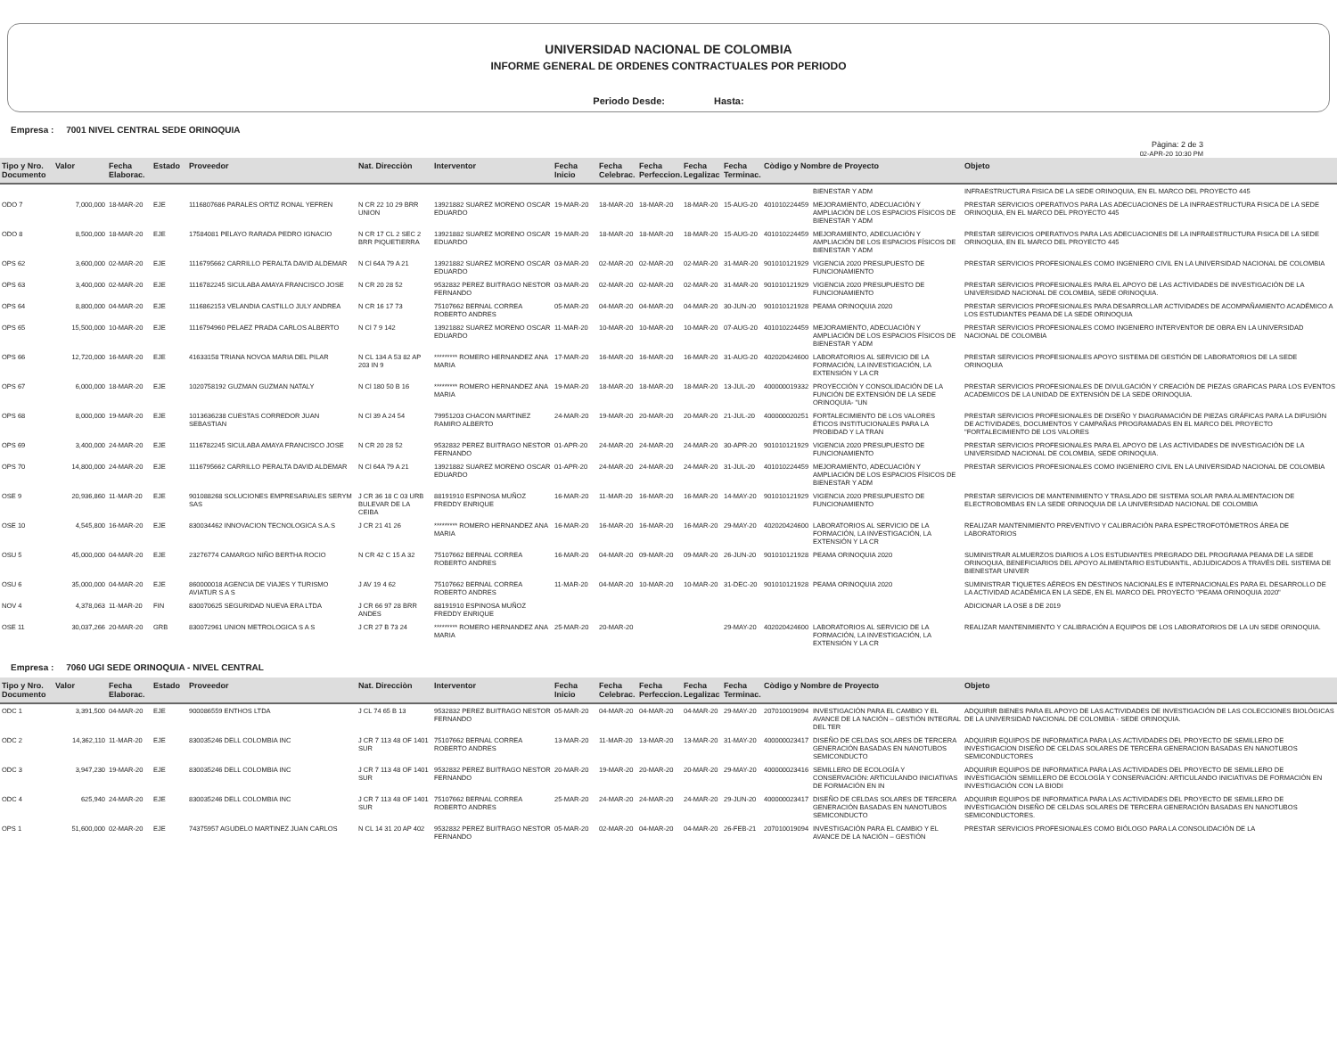UNIVERSIDAD NACIONAL DE COLOMBIA
INFORME GENERAL DE ORDENES CONTRACTUALES POR PERIODO
Periodo Desde: Hasta:
Empresa : 7001 NIVEL CENTRAL SEDE ORINOQUIA
Pàgina: 2 de 3
02-APR-20 10:30 PM
| Tipo y Nro. Documento | Valor | Fecha Elaborac. | Estado | Proveedor | Nat. Direcciòn | Interventor | Fecha Inicio | Fecha Celebrac. | Fecha Perfeccion. | Fecha Legalizac | Fecha Terminac. | Còdigo y Nombre de Proyecto | | Objeto |
| --- | --- | --- | --- | --- | --- | --- | --- | --- | --- | --- | --- | --- | --- | --- |
| | | | | | | | | | | | | | BIENESTAR Y ADM | INFRAESTRUCTURA FISICA DE LA SEDE ORINOQUIA, EN EL MARCO DEL PROYECTO 445 |
| ODO 7 | 7,000,000 | 18-MAR-20 | EJE | 1116807686 PARALES ORTIZ RONAL YEFREN | N CR 22 10 29 BRR UNION | 13921882 SUAREZ MORENO OSCAR EDUARDO | 19-MAR-20 | 18-MAR-20 | 18-MAR-20 | 18-MAR-20 | 15-AUG-20 | 401010224459 | MEJORAMIENTO, ADECUACIÓN Y AMPLIACIÓN DE LOS ESPACIOS FÍSICOS DE BIENESTAR Y ADM | PRESTAR SERVICIOS OPERATIVOS PARA LAS ADECUACIONES DE LA INFRAESTRUCTURA FISICA DE LA SEDE ORINOQUIA, EN EL MARCO DEL PROYECTO 445 |
| ODO 8 | 8,500,000 | 18-MAR-20 | EJE | 17584081 PELAYO RARADA PEDRO IGNACIO | N CR 17 CL 2 SEC 2 BRR PIQUETIERRA | 13921882 SUAREZ MORENO OSCAR EDUARDO | 19-MAR-20 | 18-MAR-20 | 18-MAR-20 | 18-MAR-20 | 15-AUG-20 | 401010224459 | MEJORAMIENTO, ADECUACIÓN Y AMPLIACIÓN DE LOS ESPACIOS FÍSICOS DE BIENESTAR Y ADM | PRESTAR SERVICIOS OPERATIVOS PARA LAS ADECUACIONES DE LA INFRAESTRUCTURA FISICA DE LA SEDE ORINOQUIA, EN EL MARCO DEL PROYECTO 445 |
| OPS 62 | 3,600,000 | 02-MAR-20 | EJE | 1116795662 CARRILLO PERALTA DAVID ALDEMAR | N Cl 64A 79 A 21 | 13921882 SUAREZ MORENO OSCAR EDUARDO | 03-MAR-20 | 02-MAR-20 | 02-MAR-20 | 02-MAR-20 | 31-MAR-20 | 901010121929 | VIGENCIA 2020 PRESUPUESTO DE FUNCIONAMIENTO | PRESTAR SERVICIOS PROFESIONALES COMO INGENIERO CIVIL EN LA UNIVERSIDAD NACIONAL DE COLOMBIA |
| OPS 63 | 3,400,000 | 02-MAR-20 | EJE | 1116782245 SICULABA AMAYA FRANCISCO JOSE | N CR 20 28 52 | 9532832 PEREZ BUITRAGO NESTOR FERNANDO | 03-MAR-20 | 02-MAR-20 | 02-MAR-20 | 02-MAR-20 | 31-MAR-20 | 901010121929 | VIGENCIA 2020 PRESUPUESTO DE FUNCIONAMIENTO | PRESTAR SERVICIOS PROFESIONALES PARA EL APOYO DE LAS ACTIVIDADES DE INVESTIGACIÓN DE LA UNIVERSIDAD NACIONAL DE COLOMBIA, SEDE ORINOQUIA. |
| OPS 64 | 8,800,000 | 04-MAR-20 | EJE | 1116862153 VELANDIA CASTILLO JULY ANDREA | N CR 16 17 73 | 75107662 BERNAL CORREA ROBERTO ANDRES | 05-MAR-20 | 04-MAR-20 | 04-MAR-20 | 04-MAR-20 | 30-JUN-20 | 901010121928 | PEAMA ORINOQUIA 2020 | PRESTAR SERVICIOS PROFESIONALES PARA DESARROLLAR ACTIVIDADES DE ACOMPAÑAMIENTO ACADÉMICO A LOS ESTUDIANTES PEAMA DE LA SEDE ORINOQUIA |
| OPS 65 | 15,500,000 | 10-MAR-20 | EJE | 1116794960 PELAEZ PRADA CARLOS ALBERTO | N Cl 7 9 142 | 13921882 SUAREZ MORENO OSCAR EDUARDO | 11-MAR-20 | 10-MAR-20 | 10-MAR-20 | 10-MAR-20 | 07-AUG-20 | 401010224459 | MEJORAMIENTO, ADECUACIÓN Y AMPLIACIÓN DE LOS ESPACIOS FÍSICOS DE BIENESTAR Y ADM | PRESTAR SERVICIOS PROFESIONALES COMO INGENIERO INTERVENTOR DE OBRA EN LA UNIVERSIDAD NACIONAL DE COLOMBIA |
| OPS 66 | 12,720,000 | 16-MAR-20 | EJE | 41633158 TRIANA NOVOA MARIA DEL PILAR | N CL 134 A 53 82 AP 203 IN 9 | ********* ROMERO HERNANDEZ ANA MARIA | 17-MAR-20 | 16-MAR-20 | 16-MAR-20 | 16-MAR-20 | 31-AUG-20 | 402020424600 | LABORATORIOS AL SERVICIO DE LA FORMACIÓN, LA INVESTIGACIÓN, LA EXTENSIÓN Y LA CR | PRESTAR SERVICIOS PROFESIONALES APOYO SISTEMA DE GESTIÓN DE LABORATORIOS DE LA SEDE ORINOQUIA |
| OPS 67 | 6,000,000 | 18-MAR-20 | EJE | 1020758192 GUZMAN GUZMAN NATALY | N Cl 180 50 B 16 | ********* ROMERO HERNANDEZ ANA MARIA | 19-MAR-20 | 18-MAR-20 | 18-MAR-20 | 18-MAR-20 | 13-JUL-20 | 400000019332 | PROYECCIÓN Y CONSOLIDACIÓN DE LA FUNCIÓN DE EXTENSIÓN DE LA SEDE ORINOQUIA- "UN | PRESTAR SERVICIOS PROFESIONALES DE DIVULGACIÓN Y CREACIÓN DE PIEZAS GRAFICAS PARA LOS EVENTOS ACADEMICOS DE LA UNIDAD DE EXTENSIÓN DE LA SEDE ORINOQUIA. |
| OPS 68 | 8,000,000 | 19-MAR-20 | EJE | 1013636238 CUESTAS CORREDOR JUAN SEBASTIAN | N Cl 39 A 24 54 | 79951203 CHACON MARTINEZ RAMIRO ALBERTO | 24-MAR-20 | 19-MAR-20 | 20-MAR-20 | 20-MAR-20 | 21-JUL-20 | 400000020251 | FORTALECIMIENTO DE LOS VALORES ÉTICOS INSTITUCIONALES PARA LA PROBIDAD Y LA TRAN | PRESTAR SERVICIOS PROFESIONALES DE DISEÑO Y DIAGRAMACIÓN DE PIEZAS GRÁFICAS PARA LA DIFUSIÓN DE ACTIVIDADES, DOCUMENTOS Y CAMPAÑAS PROGRAMADAS EN EL MARCO DEL PROYECTO "FORTALECIMIENTO DE LOS VALORES |
| OPS 69 | 3,400,000 | 24-MAR-20 | EJE | 1116782245 SICULABA AMAYA FRANCISCO JOSE | N CR 20 28 52 | 9532832 PEREZ BUITRAGO NESTOR FERNANDO | 01-APR-20 | 24-MAR-20 | 24-MAR-20 | 24-MAR-20 | 30-APR-20 | 901010121929 | VIGENCIA 2020 PRESUPUESTO DE FUNCIONAMIENTO | PRESTAR SERVICIOS PROFESIONALES PARA EL APOYO DE LAS ACTIVIDADES DE INVESTIGACIÓN DE LA UNIVERSIDAD NACIONAL DE COLOMBIA, SEDE ORINOQUIA. |
| OPS 70 | 14,800,000 | 24-MAR-20 | EJE | 1116795662 CARRILLO PERALTA DAVID ALDEMAR | N Cl 64A 79 A 21 | 13921882 SUAREZ MORENO OSCAR EDUARDO | 01-APR-20 | 24-MAR-20 | 24-MAR-20 | 24-MAR-20 | 31-JUL-20 | 401010224459 | MEJORAMIENTO, ADECUACIÓN Y AMPLIACIÓN DE LOS ESPACIOS FÍSICOS DE BIENESTAR Y ADM | PRESTAR SERVICIOS PROFESIONALES COMO INGENIERO CIVIL EN LA UNIVERSIDAD NACIONAL DE COLOMBIA |
| OSE 9 | 20,936,860 | 11-MAR-20 | EJE | 901088268 SOLUCIONES EMPRESARIALES SERYM SAS | J CR 36 18 C 03 URB BULEVAR DE LA CEIBA | 88191910 ESPINOSA MUÑOZ FREDDY ENRIQUE | 16-MAR-20 | 11-MAR-20 | 16-MAR-20 | 16-MAR-20 | 14-MAY-20 | 901010121929 | VIGENCIA 2020 PRESUPUESTO DE FUNCIONAMIENTO | PRESTAR SERVICIOS DE MANTENIMIENTO Y TRASLADO DE SISTEMA SOLAR PARA ALIMENTACION DE ELECTROBOMBAS EN LA SEDE ORINOQUIA DE LA UNIVERSIDAD NACIONAL DE COLOMBIA |
| OSE 10 | 4,545,800 | 16-MAR-20 | EJE | 830034462 INNOVACION TECNOLOGICA S.A.S | J CR 21 41 26 | ********* ROMERO HERNANDEZ ANA MARIA | 16-MAR-20 | 16-MAR-20 | 16-MAR-20 | 16-MAR-20 | 29-MAY-20 | 402020424600 | LABORATORIOS AL SERVICIO DE LA FORMACIÓN, LA INVESTIGACIÓN, LA EXTENSIÓN Y LA CR | REALIZAR MANTENIMIENTO PREVENTIVO Y CALIBRACIÓN PARA ESPECTROFOTÓMETROS ÁREA DE LABORATORIOS |
| OSU 5 | 45,000,000 | 04-MAR-20 | EJE | 23276774 CAMARGO NIÑO BERTHA ROCIO | N CR 42 C 15 A 32 | 75107662 BERNAL CORREA ROBERTO ANDRES | 16-MAR-20 | 04-MAR-20 | 09-MAR-20 | 09-MAR-20 | 26-JUN-20 | 901010121928 | PEAMA ORINOQUIA 2020 | SUMINISTRAR ALMUERZOS DIARIOS A LOS ESTUDIANTES PREGRADO DEL PROGRAMA PEAMA DE LA SEDE ORINOQUIA, BENEFICIARIOS DEL APOYO ALIMENTARIO ESTUDIANTIL, ADJUDICADOS A TRAVÉS DEL SISTEMA DE BIENESTAR UNIVER |
| OSU 6 | 35,000,000 | 04-MAR-20 | EJE | 860000018 AGENCIA DE VIAJES Y TURISMO AVIATUR S A S | J AV 19 4 62 | 75107662 BERNAL CORREA ROBERTO ANDRES | 11-MAR-20 | 04-MAR-20 | 10-MAR-20 | 10-MAR-20 | 31-DEC-20 | 901010121928 | PEAMA ORINOQUIA 2020 | SUMINISTRAR TIQUETES AÉREOS EN DESTINOS NACIONALES E INTERNACIONALES PARA EL DESARROLLO DE LA ACTIVIDAD ACADÉMICA EN LA SEDE, EN EL MARCO DEL PROYECTO "PEAMA ORINOQUIA 2020" |
| NOV 4 | 4,378,063 | 11-MAR-20 | FIN | 830070625 SEGURIDAD NUEVA ERA LTDA | J CR 66 97 28 BRR ANDES | 88191910 ESPINOSA MUÑOZ FREDDY ENRIQUE | | | | | | | | ADICIONAR LA OSE 8 DE 2019 |
| OSE 11 | 30,037,266 | 20-MAR-20 | GRB | 830072961 UNION METROLOGICA S A S | J CR 27 B 73 24 | ********* ROMERO HERNANDEZ ANA MARIA | 25-MAR-20 | 20-MAR-20 | | | 29-MAY-20 | 402020424600 | LABORATORIOS AL SERVICIO DE LA FORMACIÓN, LA INVESTIGACIÓN, LA EXTENSIÓN Y LA CR | REALIZAR MANTENIMIENTO Y CALIBRACIÓN A EQUIPOS DE LOS LABORATORIOS DE LA UN SEDE ORINOQUIA. |
Empresa : 7060 UGI SEDE ORINOQUIA - NIVEL CENTRAL
| Tipo y Nro. Documento | Valor | Fecha Elaborac. | Estado | Proveedor | Nat. Direcciòn | Interventor | Fecha Inicio | Fecha Celebrac. | Fecha Perfeccion. | Fecha Legalizac | Fecha Terminac. | Còdigo y Nombre de Proyecto | | Objeto |
| --- | --- | --- | --- | --- | --- | --- | --- | --- | --- | --- | --- | --- | --- | --- |
| ODC 1 | 3,391,500 | 04-MAR-20 | EJE | 900086559 ENTHOS LTDA | J CL 74 65 B 13 | 9532832 PEREZ BUITRAGO NESTOR FERNANDO | 05-MAR-20 | 04-MAR-20 | 04-MAR-20 | 04-MAR-20 | 29-MAY-20 | 207010019094 | INVESTIGACIÓN PARA EL CAMBIO Y EL AVANCE DE LA NACIÓN – GESTIÓN INTEGRAL DEL TER | ADQUIRIR BIENES PARA EL APOYO DE LAS ACTIVIDADES DE INVESTIGACIÓN DE LAS COLECCIONES BIOLÓGICAS DE LA UNIVERSIDAD NACIONAL DE COLOMBIA - SEDE ORINOQUIA. |
| ODC 2 | 14,362,110 | 11-MAR-20 | EJE | 830035246 DELL COLOMBIA INC | J CR 7 113 48 OF 1401 SUR | 75107662 BERNAL CORREA ROBERTO ANDRES | 13-MAR-20 | 11-MAR-20 | 13-MAR-20 | 13-MAR-20 | 31-MAY-20 | 400000023417 | DISEÑO DE CELDAS SOLARES DE TERCERA GENERACIÓN BASADAS EN NANOTUBOS SEMICONDUCTO | ADQUIRIR EQUIPOS DE INFORMATICA PARA LAS ACTIVIDADES DEL PROYECTO DE SEMILLERO DE INVESTIGACION DISEÑO DE CELDAS SOLARES DE TERCERA GENERACION BASADAS EN NANOTUBOS SEMICONDUCTORES |
| ODC 3 | 3,947,230 | 19-MAR-20 | EJE | 830035246 DELL COLOMBIA INC | J CR 7 113 48 OF 1401 SUR | 9532832 PEREZ BUITRAGO NESTOR FERNANDO | 20-MAR-20 | 19-MAR-20 | 20-MAR-20 | 20-MAR-20 | 29-MAY-20 | 400000023416 | SEMILLERO DE ECOLOGÍA Y CONSERVACIÓN: ARTICULANDO INICIATIVAS DE FORMACIÓN EN IN | ADQUIRIR EQUIPOS DE INFORMATICA PARA LAS ACTIVIDADES DEL PROYECTO DE SEMILLERO DE INVESTIGACIÓN SEMILLERO DE ECOLOGÍA Y CONSERVACIÓN: ARTICULANDO INICIATIVAS DE FORMACIÓN EN INVESTIGACIÓN CON LA BIODI |
| ODC 4 | 625,940 | 24-MAR-20 | EJE | 830035246 DELL COLOMBIA INC | J CR 7 113 48 OF 1401 SUR | 75107662 BERNAL CORREA ROBERTO ANDRES | 25-MAR-20 | 24-MAR-20 | 24-MAR-20 | 24-MAR-20 | 29-JUN-20 | 400000023417 | DISEÑO DE CELDAS SOLARES DE TERCERA GENERACIÓN BASADAS EN NANOTUBOS SEMICONDUCTO | ADQUIRIR EQUIPOS DE INFORMATICA PARA LAS ACTIVIDADES DEL PROYECTO DE SEMILLERO DE INVESTIGACIÓN DISEÑO DE CELDAS SOLARES DE TERCERA GENERACIÓN BASADAS EN NANOTUBOS SEMICONDUCTORES. |
| OPS 1 | 51,600,000 | 02-MAR-20 | EJE | 74375957 AGUDELO MARTINEZ JUAN CARLOS | N CL 14 31 20 AP 402 | 9532832 PEREZ BUITRAGO NESTOR FERNANDO | 05-MAR-20 | 02-MAR-20 | 04-MAR-20 | 04-MAR-20 | 26-FEB-21 | 207010019094 | INVESTIGACIÓN PARA EL CAMBIO Y EL AVANCE DE LA NACIÓN – GESTIÓN | PRESTAR SERVICIOS PROFESIONALES COMO BIÓLOGO PARA LA CONSOLIDACIÓN DE LA |